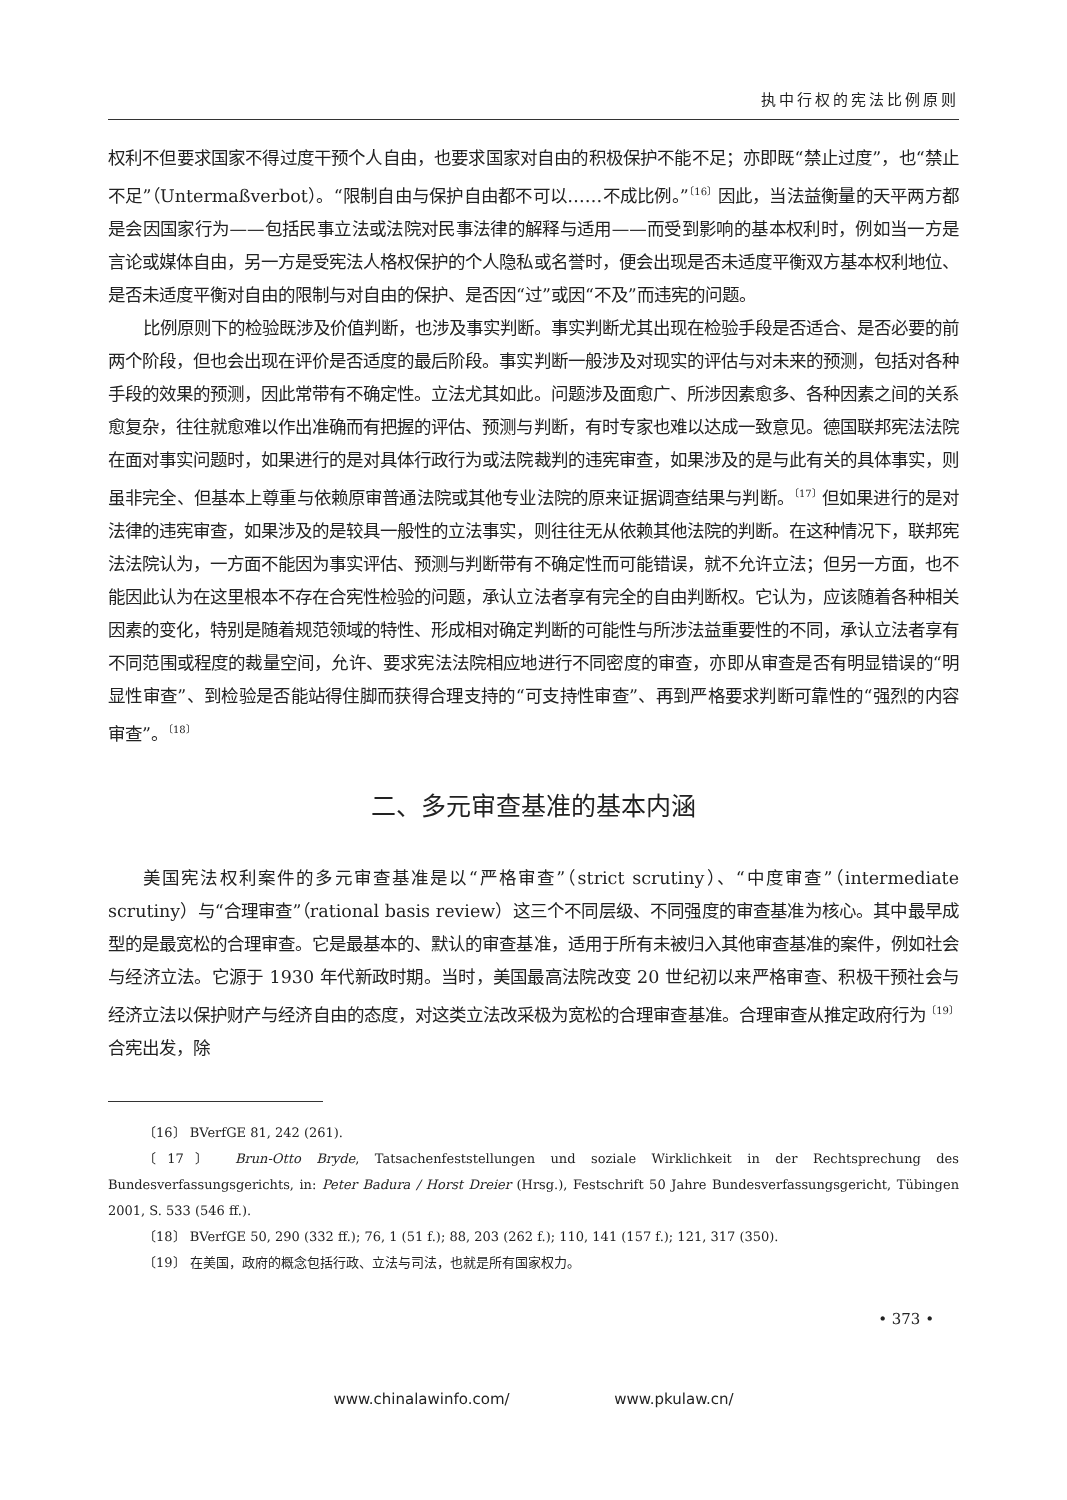执中行权的宪法比例原则
权利不但要求国家不得过度干预个人自由，也要求国家对自由的积极保护不能不足；亦即既“禁止过度”，也“禁止不足”（Untermaßverbot）。“限制自由与保护自由都不可以……不成比例。”<sup>〔16〕</sup>因此，当法益衡量的天平两方都是会因国家行为——包括民事立法或法院对民事法律的解释与适用——而受到影响的基本权利时，例如当一方是言论或媒体自由，另一方是受宪法人格权保护的个人隐私或名誉时，便会出现是否未适度平衡双方基本权利地位、是否未适度平衡对自由的限制与对自由的保护、是否因“过”或因“不及”而违宪的问题。
比例原则下的检验既涉及价值判断，也涉及事实判断。事实判断尤其出现在检验手段是否适合、是否必要的前两个阶段，但也会出现在评价是否适度的最后阶段。事实判断一般涉及对现实的评估与对未来的预测，包括对各种手段的效果的预测，因此常带有不确定性。立法尤其如此。问题涉及面愈广、所涉因素愈多、各种因素之间的关系愈复杂，往往就愈难以作出准确而有把握的评估、预测与判断，有时专家也难以达成一致意见。德国联邦宪法法院在面对事实问题时，如果进行的是对具体行政行为或法院裁判的违宪审查，如果涉及的是与此有关的具体事实，则虽非完全、但基本上尊重与依赖原审普通法院或其他专业法院的原来证据调查结果与判断。<sup>〔17〕</sup>但如果进行的是对法律的违宪审查，如果涉及的是较具一般性的立法事实，则往往无从依赖其他法院的判断。在这种情况下，联邦宪法法院认为，一方面不能因为事实评估、预测与判断带有不确定性而可能错误，就不允许立法；但另一方面，也不能因此认为在这里根本不存在合宪性检验的问题，承认立法者享有完全的自由判断权。它认为，应该随着各种相关因素的变化，特别是随着规范领域的特性、形成相对确定判断的可能性与所涉法益重要性的不同，承认立法者享有不同范围或程度的裁量空间，允许、要求宪法法院相应地进行不同密度的审查，亦即从审查是否有明显错误的“明显性审查”、到检验是否能站得住脚而获得合理支持的“可支持性审查”、再到严格要求判断可靠性的“强烈的内容审查”。<sup>〔18〕</sup>
二、多元审查基准的基本内涵
美国宪法权利案件的多元审查基准是以“严格审查”（strict scrutiny）、“中度审查”（intermediate scrutiny）与“合理审查”（rational basis review）这三个不同层级、不同强度的审查基准为核心。其中最早成型的是最宽松的合理审查。它是最基本的、默认的审查基准，适用于所有未被归入其他审查基准的案件，例如社会与经济立法。它源于 1930 年代新政时期。当时，美国最高法院改变 20 世纪初以来严格审查、积极干预社会与经济立法以保护财产与经济自由的态度，对这类立法改采极为宽松的合理审查基准。合理审查从推定政府行为<sup>〔19〕</sup>合宪出发，除
〔16〕 BVerfGE 81, 242 (261).
〔17〕 Brun-Otto Bryde, Tatsachenfeststellungen und soziale Wirklichkeit in der Rechtsprechung des Bundesverfassungsgerichts, in: Peter Badura / Horst Dreier (Hrsg.), Festschrift 50 Jahre Bundesverfassungsgericht, Tübingen 2001, S. 533 (546 ff.).
〔18〕 BVerfGE 50, 290 (332 ff.); 76, 1 (51 f.); 88, 203 (262 f.); 110, 141 (157 f.); 121, 317 (350).
〔19〕 在美国，政府的概念包括行政、立法与司法，也就是所有国家权力。
• 373 •
www.chinalawinfo.com/ www.pkulaw.cn/